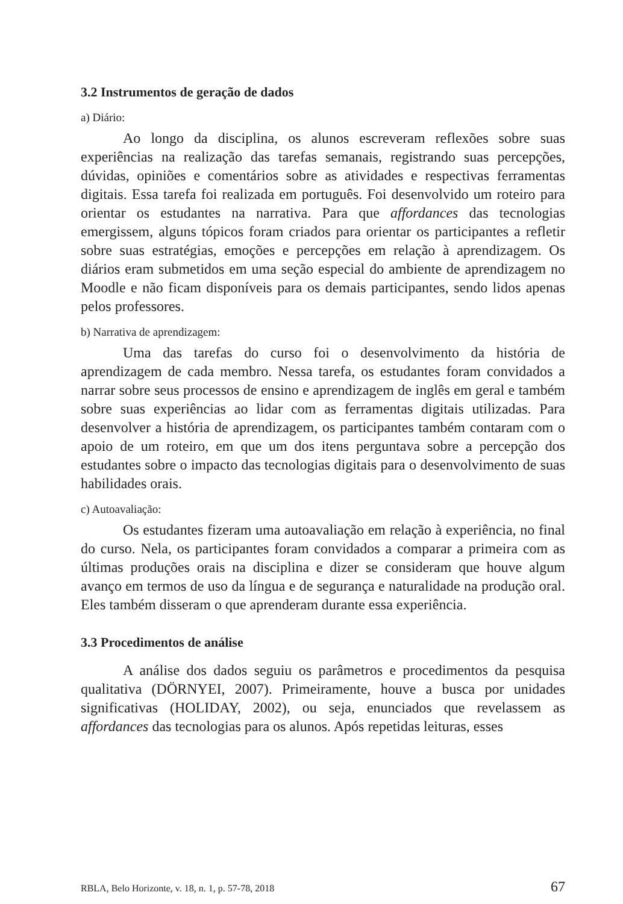3.2 Instrumentos de geração de dados
a) Diário:
Ao longo da disciplina, os alunos escreveram reflexões sobre suas experiências na realização das tarefas semanais, registrando suas percepções, dúvidas, opiniões e comentários sobre as atividades e respectivas ferramentas digitais. Essa tarefa foi realizada em português. Foi desenvolvido um roteiro para orientar os estudantes na narrativa. Para que affordances das tecnologias emergissem, alguns tópicos foram criados para orientar os participantes a refletir sobre suas estratégias, emoções e percepções em relação à aprendizagem. Os diários eram submetidos em uma seção especial do ambiente de aprendizagem no Moodle e não ficam disponíveis para os demais participantes, sendo lidos apenas pelos professores.
b) Narrativa de aprendizagem:
Uma das tarefas do curso foi o desenvolvimento da história de aprendizagem de cada membro. Nessa tarefa, os estudantes foram convidados a narrar sobre seus processos de ensino e aprendizagem de inglês em geral e também sobre suas experiências ao lidar com as ferramentas digitais utilizadas. Para desenvolver a história de aprendizagem, os participantes também contaram com o apoio de um roteiro, em que um dos itens perguntava sobre a percepção dos estudantes sobre o impacto das tecnologias digitais para o desenvolvimento de suas habilidades orais.
c) Autoavaliação:
Os estudantes fizeram uma autoavaliação em relação à experiência, no final do curso. Nela, os participantes foram convidados a comparar a primeira com as últimas produções orais na disciplina e dizer se consideram que houve algum avanço em termos de uso da língua e de segurança e naturalidade na produção oral. Eles também disseram o que aprenderam durante essa experiência.
3.3 Procedimentos de análise
A análise dos dados seguiu os parâmetros e procedimentos da pesquisa qualitativa (DÖRNYEI, 2007). Primeiramente, houve a busca por unidades significativas (HOLIDAY, 2002), ou seja, enunciados que revelassem as affordances das tecnologias para os alunos. Após repetidas leituras, esses
RBLA, Belo Horizonte, v. 18, n. 1, p. 57-78, 2018 67